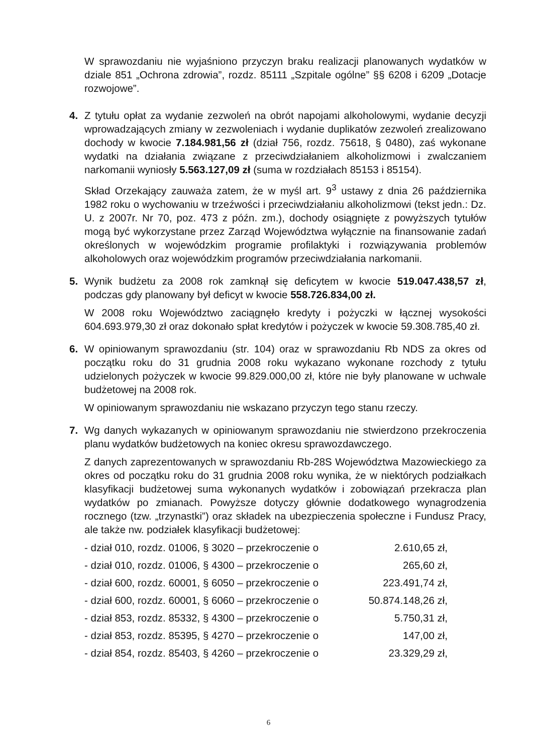W sprawozdaniu nie wyjaśniono przyczyn braku realizacji planowanych wydatków w dziale 851 „Ochrona zdrowia”, rozdz. 85111 „Szpitale ogólne” §§ 6208 i 6209 „Dotacje rozwojowe”.
4. Z tytułu opłat za wydanie zezwoleń na obrót napojami alkoholowymi, wydanie decyzji wprowadzających zmiany w zezwoleniach i wydanie duplikatów zezwoleń zrealizowano dochody w kwocie 7.184.981,56 zł (dział 756, rozdz. 75618, § 0480), zaś wykonane wydatki na działania związane z przeciwdziałaniem alkoholizmowi i zwalczaniem narkomanii wyniosły 5.563.127,09 zł (suma w rozdziałach 85153 i 85154).
Skład Orzekający zauważa zatem, że w myśl art. 9<sup>3</sup> ustawy z dnia 26 października 1982 roku o wychowaniu w trzeźwości i przeciwdziałaniu alkoholizmowi (tekst jedn.: Dz. U. z 2007r. Nr 70, poz. 473 z późn. zm.), dochody osiągnięte z powyższych tytułów mogą być wykorzystane przez Zarząd Województwa wyłącznie na finansowanie zadań określonych w wojewódzkim programie profilaktyki i rozwiązywania problemów alkoholowych oraz wojewódzkim programów przeciwdziałania narkomanii.
5. Wynik budżetu za 2008 rok zamknął się deficytem w kwocie 519.047.438,57 zł, podczas gdy planowany był deficyt w kwocie 558.726.834,00 zł.
W 2008 roku Województwo zaciągnęło kredyty i pożyczki w łącznej wysokości 604.693.979,30 zł oraz dokonało spłat kredytów i pożyczek w kwocie 59.308.785,40 zł.
6. W opiniowanym sprawozdaniu (str. 104) oraz w sprawozdaniu Rb NDS za okres od początku roku do 31 grudnia 2008 roku wykazano wykonane rozchody z tytułu udzielonych pożyczek w kwocie 99.829.000,00 zł, które nie były planowane w uchwale budżetowej na 2008 rok.
W opiniowanym sprawozdaniu nie wskazano przyczyn tego stanu rzeczy.
7. Wg danych wykazanych w opiniowanym sprawozdaniu nie stwierdzono przekroczenia planu wydatków budżetowych na koniec okresu sprawozdawczego.
Z danych zaprezentowanych w sprawozdaniu Rb-28S Województwa Mazowieckiego za okres od początku roku do 31 grudnia 2008 roku wynika, że w niektórych podziałkach klasyfikacji budżetowej suma wykonanych wydatków i zobowiązań przekracza plan wydatków po zmianach. Powyższe dotyczy głównie dodatkowego wynagrodzenia rocznego (tzw. „trzynastki”) oraz składek na ubezpieczenia społeczne i Fundusz Pracy, ale także nw. podziałek klasyfikacji budżetowej:
- dział 010, rozdz. 01006, § 3020 – przekroczenie o 2.610,65 zł,
- dział 010, rozdz. 01006, § 4300 – przekroczenie o 265,60 zł,
- dział 600, rozdz. 60001, § 6050 – przekroczenie o 223.491,74 zł,
- dział 600, rozdz. 60001, § 6060 – przekroczenie o 50.874.148,26 zł,
- dział 853, rozdz. 85332, § 4300 – przekroczenie o 5.750,31 zł,
- dział 853, rozdz. 85395, § 4270 – przekroczenie o 147,00 zł,
- dział 854, rozdz. 85403, § 4260 – przekroczenie o 23.329,29 zł,
6